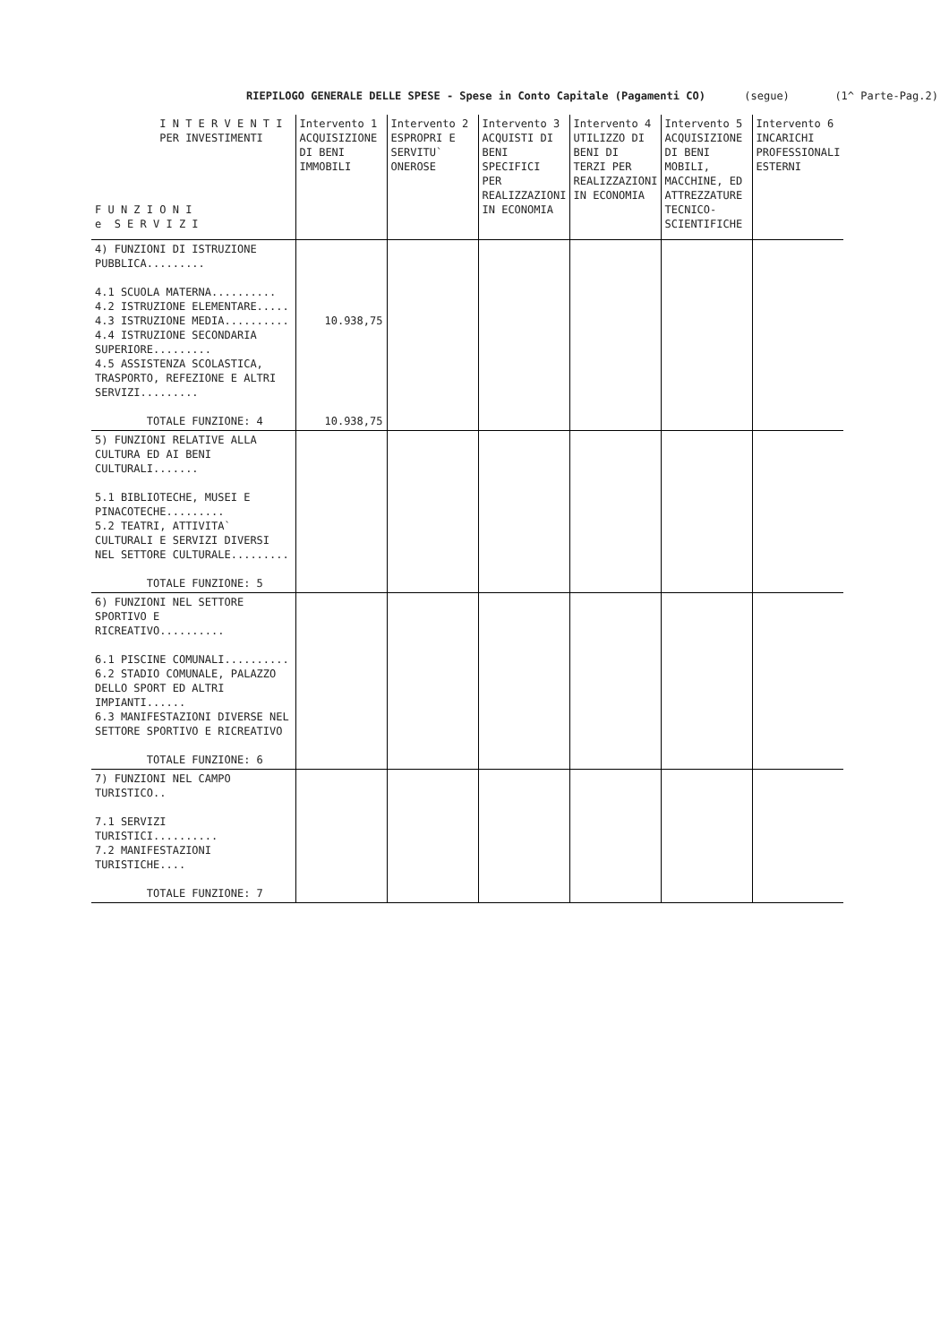RIEPILOGO GENERALE DELLE SPESE - Spese in Conto Capitale (Pagamenti CO) (segue) (1^ Parte-Pag.2)
| I N T E R V E N T I PER INVESTIMENTI F U N Z I O N I e S E R V I Z I | Intervento 1 ACQUISIZIONE DI BENI IMMOBILI | Intervento 2 ESPROPRI E SERVITU` ONEROSE | Intervento 3 ACQUISTI DI BENI SPECIFICI PER REALIZZAZIONI IN ECONOMIA | Intervento 4 UTILIZZO DI BENI DI TERZI PER REALIZZAZIONI IN ECONOMIA | Intervento 5 ACQUISIZIONE DI BENI MOBILI, MACCHINE, ED ATTREZZATURE TECNICO-SCIENTIFICHE | Intervento 6 INCARICHI PROFESSIONALI ESTERNI |
| --- | --- | --- | --- | --- | --- | --- |
| 4) FUNZIONI DI ISTRUZIONE PUBBLICA......... 4.1 SCUOLA MATERNA.......... 4.2 ISTRUZIONE ELEMENTARE..... 4.3 ISTRUZIONE MEDIA.......... 4.4 ISTRUZIONE SECONDARIA SUPERIORE......... 4.5 ASSISTENZA SCOLASTICA, TRASPORTO, REFEZIONE E ALTRI SERVIZI......... TOTALE FUNZIONE: 4 | 10.938,75 10.938,75 | | | | | |
| 5) FUNZIONI RELATIVE ALLA CULTURA ED AI BENI CULTURALI....... 5.1 BIBLIOTECHE, MUSEI E PINACOTECHE......... 5.2 TEATRI, ATTIVITA` CULTURALI E SERVIZI DIVERSI NEL SETTORE CULTURALE......... TOTALE FUNZIONE: 5 | | | | | | |
| 6) FUNZIONI NEL SETTORE SPORTIVO E RICREATIVO.......... 6.1 PISCINE COMUNALI.......... 6.2 STADIO COMUNALE, PALAZZO DELLO SPORT ED ALTRI IMPIANTI...... 6.3 MANIFESTAZIONI DIVERSE NEL SETTORE SPORTIVO E RICREATIVO TOTALE FUNZIONE: 6 | | | | | | |
| 7) FUNZIONI NEL CAMPO TURISTICO.. 7.1 SERVIZI TURISTICI.......... 7.2 MANIFESTAZIONI TURISTICHE.... TOTALE FUNZIONE: 7 | | | | | | |